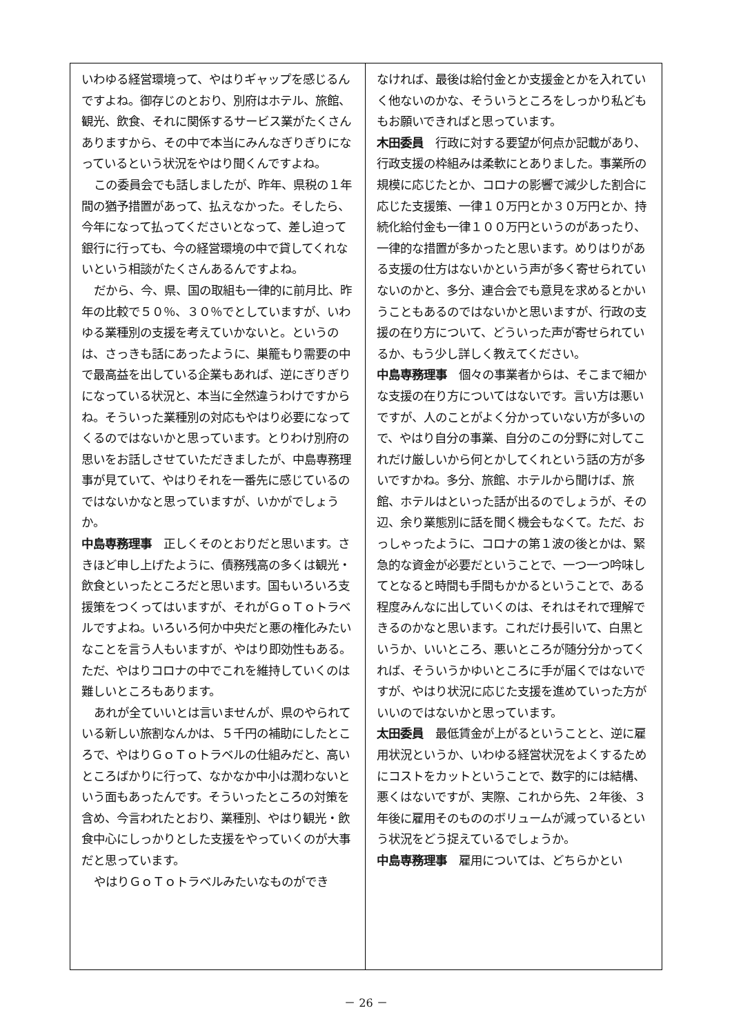いわゆる経営環境って、やはりギャップを感じるんですよね。御存じのとおり、別府はホテル、旅館、観光、飲食、それに関係するサービス業がたくさんありますから、その中で本当にみんなぎりぎりになっているという状況をやはり聞くんですよね。
この委員会でも話しましたが、昨年、県税の１年間の猶予措置があって、払えなかった。そしたら、今年になって払ってくださいとなって、差し迫って銀行に行っても、今の経営環境の中で貸してくれないという相談がたくさんあるんですよね。
だから、今、県、国の取組も一律的に前月比、昨年の比較で５０％、３０％でとしていますが、いわゆる業種別の支援を考えていかないと。というのは、さっきも話にあったように、巣籠もり需要の中で最高益を出している企業もあれば、逆にぎりぎりになっている状況と、本当に全然違うわけですからね。そういった業種別の対応もやはり必要になってくるのではないかと思っています。とりわけ別府の思いをお話しさせていただきましたが、中島専務理事が見ていて、やはりそれを一番先に感じているのではないかなと思っていますが、いかがでしょうか。
中島専務理事　正しくそのとおりだと思います。さきほど申し上げたように、債務残高の多くは観光・飲食といったところだと思います。国もいろいろ支援策をつくってはいますが、それがＧｏＴｏトラベルですよね。いろいろ何か中央だと悪の権化みたいなことを言う人もいますが、やはり即効性もある。ただ、やはりコロナの中でこれを維持していくのは難しいところもあります。
あれが全ていいとは言いませんが、県のやられている新しい旅割なんかは、５千円の補助にしたところで、やはりＧｏＴｏトラベルの仕組みだと、高いところばかりに行って、なかなか中小は潤わないという面もあったんです。そういったところの対策を含め、今言われたとおり、業種別、やはり観光・飲食中心にしっかりとした支援をやっていくのが大事だと思っています。
やはりＧｏＴｏトラベルみたいなものができ
なければ、最後は給付金とか支援金とかを入れていく他ないのかな、そういうところをしっかり私どももお願いできればと思っています。
木田委員　行政に対する要望が何点か記載があり、行政支援の枠組みは柔軟にとありました。事業所の規模に応じたとか、コロナの影響で減少した割合に応じた支援策、一律１０万円とか３０万円とか、持続化給付金も一律１００万円というのがあったり、一律的な措置が多かったと思います。めりはりがある支援の仕方はないかという声が多く寄せられていないのかと、多分、連合会でも意見を求めるとかいうこともあるのではないかと思いますが、行政の支援の在り方について、どういった声が寄せられているか、もう少し詳しく教えてください。
中島専務理事　個々の事業者からは、そこまで細かな支援の在り方についてはないです。言い方は悪いですが、人のことがよく分かっていない方が多いので、やはり自分の事業、自分のこの分野に対してこれだけ厳しいから何とかしてくれという話の方が多いですかね。多分、旅館、ホテルから聞けば、旅館、ホテルはといった話が出るのでしょうが、その辺、余り業態別に話を聞く機会もなくて。ただ、おっしゃったように、コロナの第１波の後とかは、緊急的な資金が必要だということで、一つ一つ吟味してとなると時間も手間もかかるということで、ある程度みんなに出していくのは、それはそれで理解できるのかなと思います。これだけ長引いて、白黒というか、いいところ、悪いところが随分分かってくれば、そういうかゆいところに手が届くではないですが、やはり状況に応じた支援を進めていった方がいいのではないかと思っています。
太田委員　最低賃金が上がるということと、逆に雇用状況というか、いわゆる経営状況をよくするためにコストをカットということで、数字的には結構、悪くはないですが、実際、これから先、２年後、３年後に雇用そのもののボリュームが減っているという状況をどう捉えているでしょうか。
中島専務理事　雇用については、どちらかとい
－ 26 －